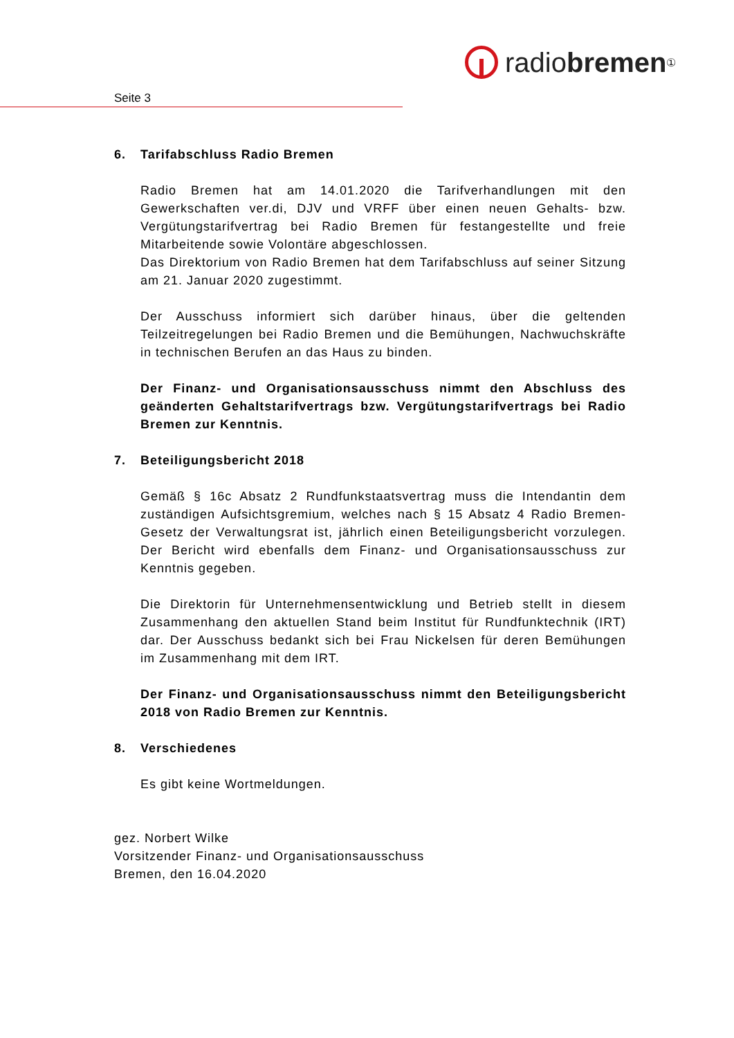radio bremen<sup>①</sup>
Seite 3
6. Tarifabschluss Radio Bremen
Radio Bremen hat am 14.01.2020 die Tarifverhandlungen mit den Gewerkschaften ver.di, DJV und VRFF über einen neuen Gehalts- bzw. Vergütungstarifvertrag bei Radio Bremen für festangestellte und freie Mitarbeitende sowie Volontäre abgeschlossen.
Das Direktorium von Radio Bremen hat dem Tarifabschluss auf seiner Sitzung am 21. Januar 2020 zugestimmt.
Der Ausschuss informiert sich darüber hinaus, über die geltenden Teilzeitregelungen bei Radio Bremen und die Bemühungen, Nachwuchskräfte in technischen Berufen an das Haus zu binden.
Der Finanz- und Organisationsausschuss nimmt den Abschluss des geänderten Gehaltstarifvertrags bzw. Vergütungstarifvertrags bei Radio Bremen zur Kenntnis.
7. Beteiligungsbericht 2018
Gemäß § 16c Absatz 2 Rundfunkstaatsvertrag muss die Intendantin dem zuständigen Aufsichtsgremium, welches nach § 15 Absatz 4 Radio Bremen-Gesetz der Verwaltungsrat ist, jährlich einen Beteiligungsbericht vorzulegen. Der Bericht wird ebenfalls dem Finanz- und Organisationsausschuss zur Kenntnis gegeben.
Die Direktorin für Unternehmensentwicklung und Betrieb stellt in diesem Zusammenhang den aktuellen Stand beim Institut für Rundfunktechnik (IRT) dar. Der Ausschuss bedankt sich bei Frau Nickelsen für deren Bemühungen im Zusammenhang mit dem IRT.
Der Finanz- und Organisationsausschuss nimmt den Beteiligungsbericht 2018 von Radio Bremen zur Kenntnis.
8. Verschiedenes
Es gibt keine Wortmeldungen.
gez. Norbert Wilke
Vorsitzender Finanz- und Organisationsausschuss
Bremen, den 16.04.2020